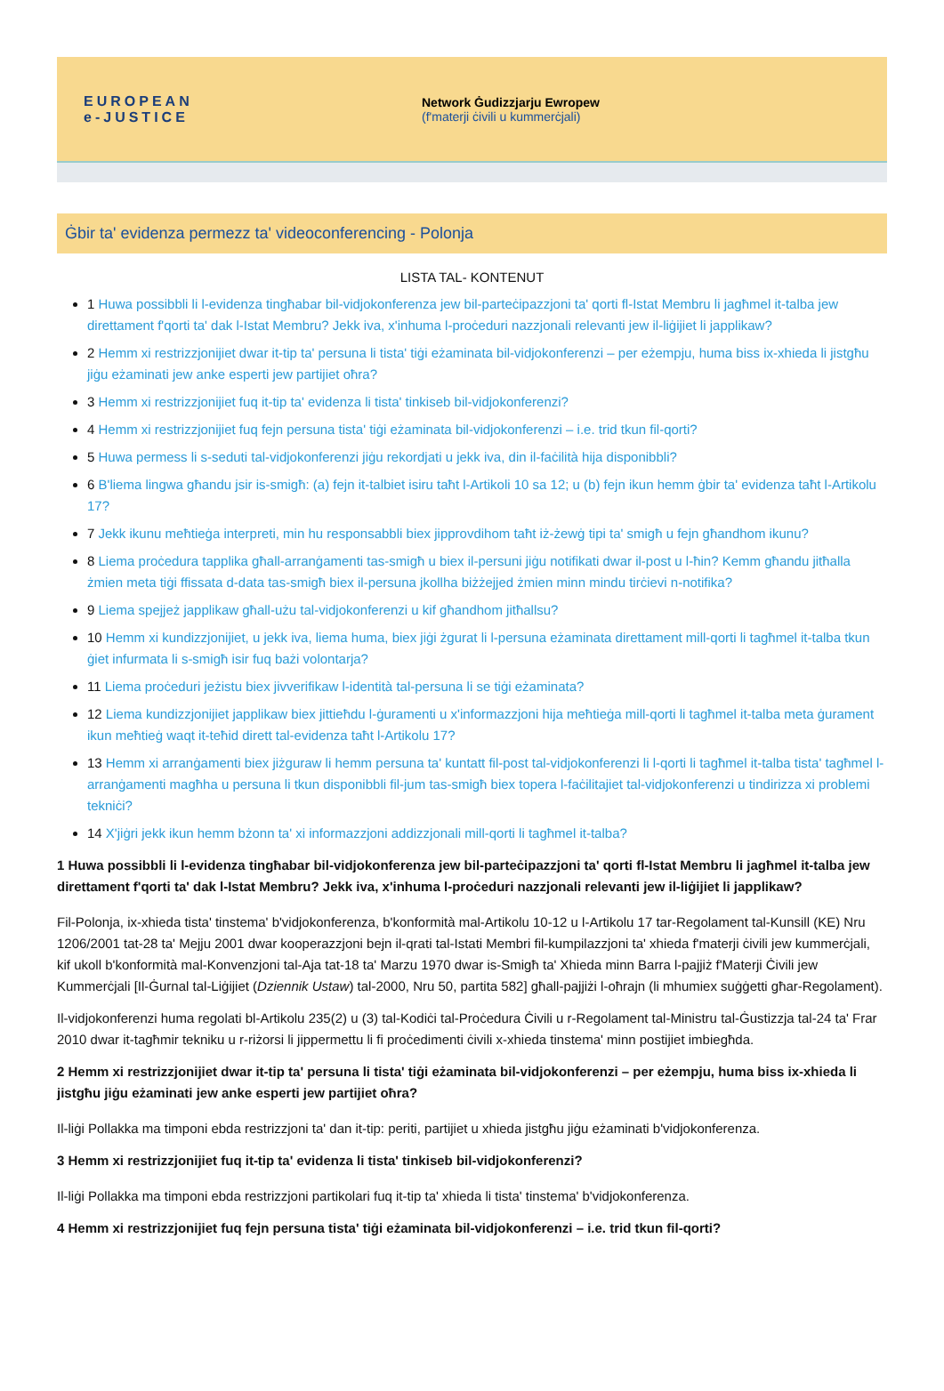EUROPEAN
e-JUSTICE
Network Ġudizzjarju Ewropew
(f'materji ċivili u kummerċjali)
Ġbir ta' evidenza permezz ta' videoconferencing - Polonja
LISTA TAL- KONTENUT
1 Huwa possibbli li l-evidenza tingħabar bil-vidjokonferenza jew bil-parteċipazzjoni ta' qorti fl-Istat Membru li jagħmel it-talba jew direttament f'qorti ta' dak l-Istat Membru? Jekk iva, x'inhuma l-proċeduri nazzjonali relevanti jew il-liġijiet li japplikaw?
2 Hemm xi restrizzjonijiet dwar it-tip ta' persuna li tista' tiġi eżaminata bil-vidjokonferenzi – per eżempju, huma biss ix-xhieda li jistgħu jiġu eżaminati jew anke esperti jew partijiet oħra?
3 Hemm xi restrizzjonijiet fuq it-tip ta' evidenza li tista' tinkiseb bil-vidjokonferenzi?
4 Hemm xi restrizzjonijiet fuq fejn persuna tista' tiġi eżaminata bil-vidjokonferenzi – i.e. trid tkun fil-qorti?
5 Huwa permess li s-seduti tal-vidjokonferenzi jiġu rekordjati u jekk iva, din il-faċilità hija disponibbli?
6 B'liema lingwa għandu jsir is-smigħ: (a) fejn it-talbiet isiru taħt l-Artikoli 10 sa 12; u (b) fejn ikun hemm ġbir ta' evidenza taħt l-Artikolu 17?
7 Jekk ikunu meħtieġa interpreti, min hu responsabbli biex jipprovdihom taħt iż-żewġ tipi ta' smigħ u fejn għandhom ikunu?
8 Liema proċedura tapplika għall-arranġamenti tas-smigħ u biex il-persuni jiġu notifikati dwar il-post u l-ħin? Kemm għandu jitħalla żmien meta tiġi ffissata d-data tas-smigħ biex il-persuna jkollha biżżejjed żmien minn mindu tirċievi n-notifika?
9 Liema spejjeż japplikaw għall-użu tal-vidjokonferenzi u kif għandhom jitħallsu?
10 Hemm xi kundizzjonijiet, u jekk iva, liema huma, biex jiġi żgurat li l-persuna eżaminata direttament mill-qorti li tagħmel it-talba tkun ġiet infurmata li s-smigħ isir fuq bażi volontarja?
11 Liema proċeduri jeżistu biex jivverifikaw l-identità tal-persuna li se tiġi eżaminata?
12 Liema kundizzjonijiet japplikaw biex jittieħdu l-ġuramenti u x'informazzjoni hija meħtieġa mill-qorti li tagħmel it-talba meta ġurament ikun meħtieġ waqt it-teħid dirett tal-evidenza taħt l-Artikolu 17?
13 Hemm xi arranġamenti biex jiżguraw li hemm persuna ta' kuntatt fil-post tal-vidjokonferenzi li l-qorti li tagħmel it-talba tista' tagħmel l-arranġamenti magħha u persuna li tkun disponibbli fil-jum tas-smigħ biex topera l-faċilitajiet tal-vidjokonferenzi u tindirizza xi problemi tekniċi?
14 X'jiġri jekk ikun hemm bżonn ta' xi informazzjoni addizzjonali mill-qorti li tagħmel it-talba?
1 Huwa possibbli li l-evidenza tingħabar bil-vidjokonferenza jew bil-parteċipazzjoni ta' qorti fl-Istat Membru li jagħmel it-talba jew direttament f'qorti ta' dak l-Istat Membru? Jekk iva, x'inhuma l-proċeduri nazzjonali relevanti jew il-liġijiet li japplikaw?
Fil-Polonja, ix-xhieda tista' tinstema' b'vidjokonferenza, b'konformità mal-Artikolu 10-12 u l-Artikolu 17 tar-Regolament tal-Kunsill (KE) Nru 1206/2001 tat-28 ta' Mejju 2001 dwar kooperazzjoni bejn il-qrati tal-Istati Membri fil-kumpilazzjoni ta' xhieda f'materji ċivili jew kummerċjali, kif ukoll b'konformità mal-Konvenzjoni tal-Aja tat-18 ta' Marzu 1970 dwar is-Smigħ ta' Xhieda minn Barra l-pajjiż f'Materji Ċivili jew Kummerċjali [Il-Ġurnal tal-Liġijiet (Dziennik Ustaw) tal-2000, Nru 50, partita 582] għall-pajjiżi l-oħrajn (li mhumiex suġġetti għar-Regolament).
Il-vidjokonferenzi huma regolati bl-Artikolu 235(2) u (3) tal-Kodiċi tal-Proċedura Ċivili u r-Regolament tal-Ministru tal-Ġustizzja tal-24 ta' Frar 2010 dwar it-tagħmir tekniku u r-riżorsi li jippermettu li fi proċedimenti ċivili x-xhieda tinstema' minn postijiet imbiegħda.
2 Hemm xi restrizzjonijiet dwar it-tip ta' persuna li tista' tiġi eżaminata bil-vidjokonferenzi – per eżempju, huma biss ix-xhieda li jistgħu jiġu eżaminati jew anke esperti jew partijiet oħra?
Il-liġi Pollakka ma timponi ebda restrizzjoni ta' dan it-tip: periti, partijiet u xhieda jistgħu jiġu eżaminati b'vidjokonferenza.
3 Hemm xi restrizzjonijiet fuq it-tip ta' evidenza li tista' tinkiseb bil-vidjokonferenzi?
Il-liġi Pollakka ma timponi ebda restrizzjoni partikolari fuq it-tip ta' xhieda li tista' tinstema' b'vidjokonferenza.
4 Hemm xi restrizzjonijiet fuq fejn persuna tista' tiġi eżaminata bil-vidjokonferenzi – i.e. trid tkun fil-qorti?